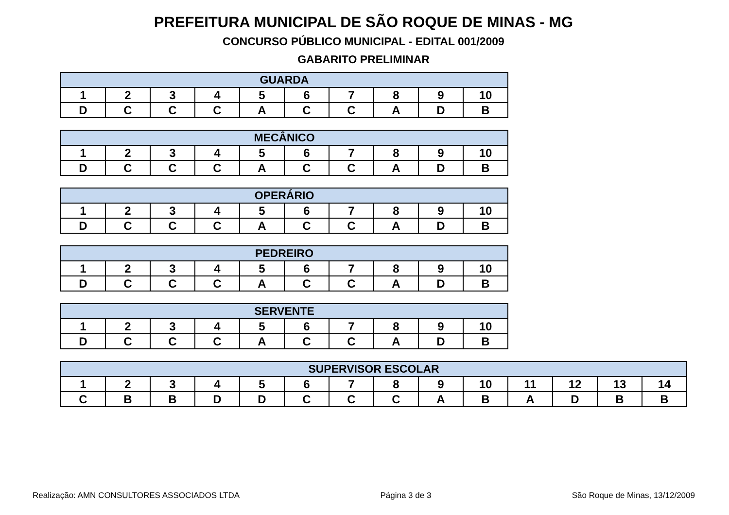PREFEITURA MUNICIPAL DE SÃO ROQUE DE MINAS - MG
CONCURSO PÚBLICO MUNICIPAL - EDITAL 001/2009
GABARITO PRELIMINAR
| GUARDA | | | | | | | | | |
| --- | --- | --- | --- | --- | --- | --- | --- | --- | --- |
| 1 | 2 | 3 | 4 | 5 | 6 | 7 | 8 | 9 | 10 |
| D | C | C | C | A | C | C | A | D | B |
| MECÂNICO | | | | | | | | | |
| --- | --- | --- | --- | --- | --- | --- | --- | --- | --- |
| 1 | 2 | 3 | 4 | 5 | 6 | 7 | 8 | 9 | 10 |
| D | C | C | C | A | C | C | A | D | B |
| OPERÁRIO | | | | | | | | | |
| --- | --- | --- | --- | --- | --- | --- | --- | --- | --- |
| 1 | 2 | 3 | 4 | 5 | 6 | 7 | 8 | 9 | 10 |
| D | C | C | C | A | C | C | A | D | B |
| PEDREIRO | | | | | | | | | |
| --- | --- | --- | --- | --- | --- | --- | --- | --- | --- |
| 1 | 2 | 3 | 4 | 5 | 6 | 7 | 8 | 9 | 10 |
| D | C | C | C | A | C | C | A | D | B |
| SERVENTE | | | | | | | | | |
| --- | --- | --- | --- | --- | --- | --- | --- | --- | --- |
| 1 | 2 | 3 | 4 | 5 | 6 | 7 | 8 | 9 | 10 |
| D | C | C | C | A | C | C | A | D | B |
| SUPERVISOR ESCOLAR | | | | | | | | | | | | | |
| --- | --- | --- | --- | --- | --- | --- | --- | --- | --- | --- | --- | --- | --- |
| 1 | 2 | 3 | 4 | 5 | 6 | 7 | 8 | 9 | 10 | 11 | 12 | 13 | 14 |
| C | B | B | D | D | C | C | C | A | B | A | D | B | B |
Realização: AMN CONSULTORES ASSOCIADOS LTDA Página 3 de 3 São Roque de Minas, 13/12/2009